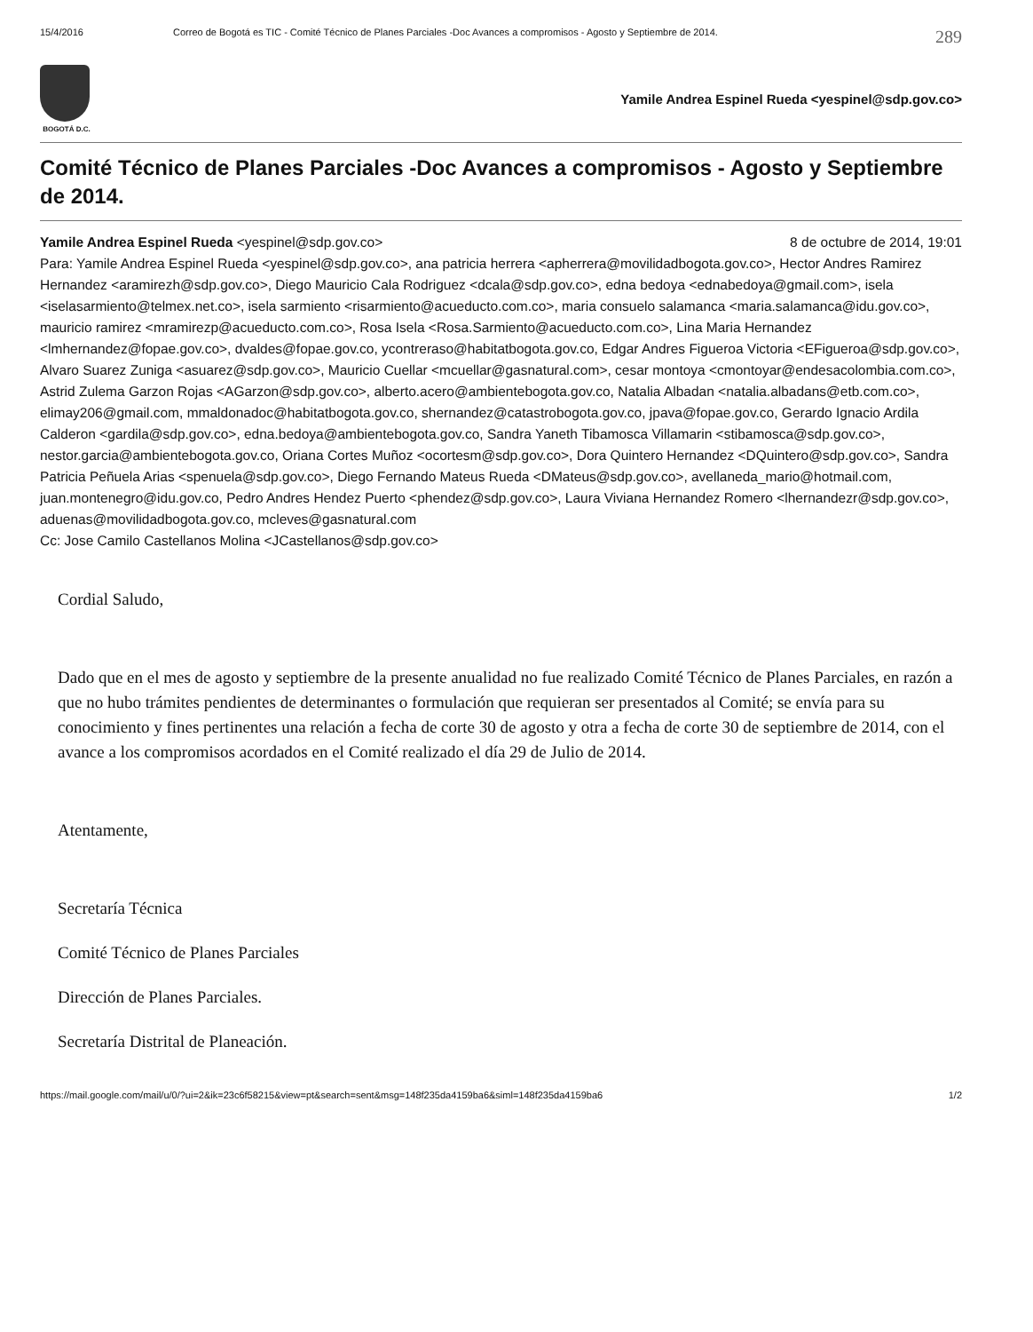15/4/2016 Correo de Bogotá es TIC - Comité Técnico de Planes Parciales -Doc Avances a compromisos - Agosto y Septiembre de 2014. 289
BOGOTÁ D.C.
Yamile Andrea Espinel Rueda <yespinel@sdp.gov.co>
Comité Técnico de Planes Parciales -Doc Avances a compromisos - Agosto y Septiembre de 2014.
Yamile Andrea Espinel Rueda <yespinel@sdp.gov.co> 8 de octubre de 2014, 19:01
Para: Yamile Andrea Espinel Rueda <yespinel@sdp.gov.co>, ana patricia herrera <apherrera@movilidadbogota.gov.co>, Hector Andres Ramirez Hernandez <aramirezh@sdp.gov.co>, Diego Mauricio Cala Rodriguez <dcala@sdp.gov.co>, edna bedoya <ednabedoya@gmail.com>, isela <iselasarmiento@telmex.net.co>, isela sarmiento <risarmiento@acueducto.com.co>, maria consuelo salamanca <maria.salamanca@idu.gov.co>, mauricio ramirez <mramirezp@acueducto.com.co>, Rosa Isela <Rosa.Sarmiento@acueducto.com.co>, Lina Maria Hernandez <lmhernandez@fopae.gov.co>, dvaldes@fopae.gov.co, ycontreraso@habitatbogota.gov.co, Edgar Andres Figueroa Victoria <EFigueroa@sdp.gov.co>, Alvaro Suarez Zuniga <asuarez@sdp.gov.co>, Mauricio Cuellar <mcuellar@gasnatural.com>, cesar montoya <cmontoyar@endesacolombia.com.co>, Astrid Zulema Garzon Rojas <AGarzon@sdp.gov.co>, alberto.acero@ambientebogota.gov.co, Natalia Albadan <natalia.albadans@etb.com.co>, elimay206@gmail.com, mmaldonadoc@habitatbogota.gov.co, shernandez@catastrobogota.gov.co, jpava@fopae.gov.co, Gerardo Ignacio Ardila Calderon <gardila@sdp.gov.co>, edna.bedoya@ambientebogota.gov.co, Sandra Yaneth Tibamosca Villamarin <stibamosca@sdp.gov.co>, nestor.garcia@ambientebogota.gov.co, Oriana Cortes Muñoz <ocortesm@sdp.gov.co>, Dora Quintero Hernandez <DQuintero@sdp.gov.co>, Sandra Patricia Peñuela Arias <spenuela@sdp.gov.co>, Diego Fernando Mateus Rueda <DMateus@sdp.gov.co>, avellaneda_mario@hotmail.com, juan.montenegro@idu.gov.co, Pedro Andres Hendez Puerto <phendez@sdp.gov.co>, Laura Viviana Hernandez Romero <lhernandezr@sdp.gov.co>, aduenas@movilidadbogota.gov.co, mcleves@gasnatural.com
Cc: Jose Camilo Castellanos Molina <JCastellanos@sdp.gov.co>
Cordial Saludo,
Dado que en el mes de agosto y septiembre de la presente anualidad no fue realizado Comité Técnico de Planes Parciales, en razón a que no hubo trámites pendientes de determinantes o formulación que requieran ser presentados al Comité; se envía para su conocimiento y fines pertinentes una relación a fecha de corte 30 de agosto y otra a fecha de corte 30 de septiembre de 2014, con el avance a los compromisos acordados en el Comité realizado el día 29 de Julio de 2014.
Atentamente,
Secretaría Técnica
Comité Técnico de Planes Parciales
Dirección de Planes Parciales.
Secretaría Distrital de Planeación.
https://mail.google.com/mail/u/0/?ui=2&ik=23c6f58215&view=pt&search=sent&msg=148f235da4159ba6&siml=148f235da4159ba6 1/2